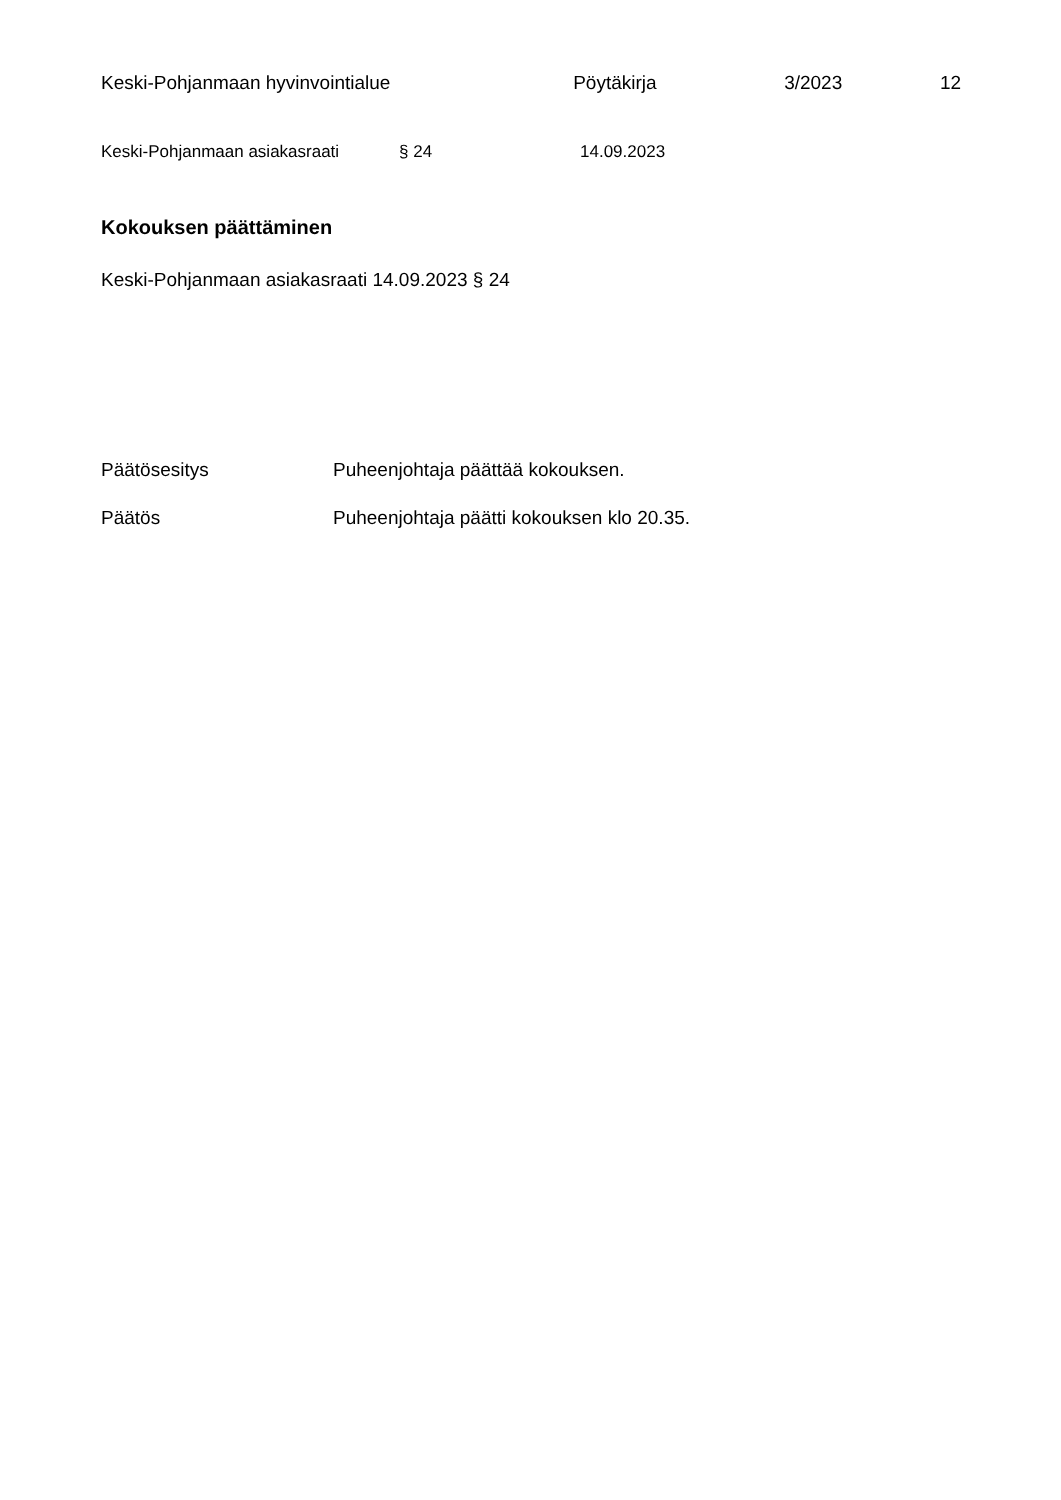Keski-Pohjanmaan hyvinvointialue Pöytäkirja 3/2023 12
Keski-Pohjanmaan asiakasraati § 24 14.09.2023
Kokouksen päättäminen
Keski-Pohjanmaan asiakasraati 14.09.2023 § 24
Päätösesitys Puheenjohtaja päättää kokouksen.
Päätös Puheenjohtaja päätti kokouksen klo 20.35.